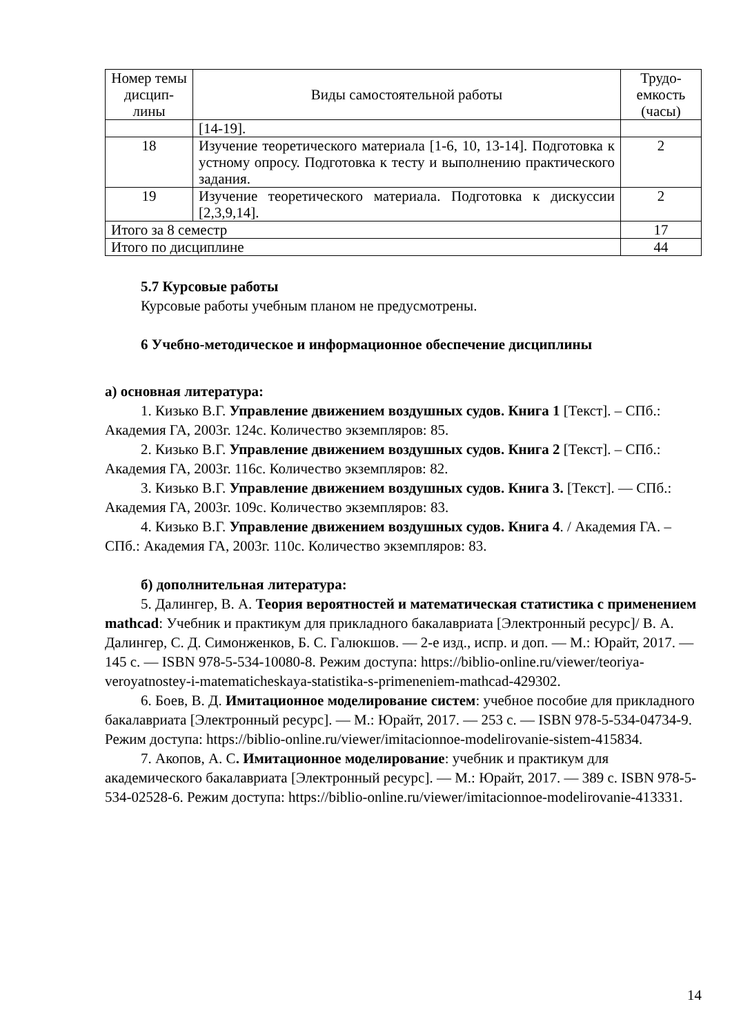| Номер темы дисцип-лины | Виды самостоятельной работы | Трудо-емкость (часы) |
| --- | --- | --- |
| | [14-19]. | |
| 18 | Изучение теоретического материала [1-6, 10, 13-14]. Подготовка к устному опросу. Подготовка к тесту и выполнению практического задания. | 2 |
| 19 | Изучение теоретического материала. Подготовка к дискуссии [2,3,9,14]. | 2 |
| Итого за 8 семестр | | 17 |
| Итого по дисциплине | | 44 |
5.7 Курсовые работы
Курсовые работы учебным планом не предусмотрены.
6 Учебно-методическое и информационное обеспечение дисциплины
а) основная литература:
1. Кизько В.Г. Управление движением воздушных судов. Книга 1 [Текст]. – СПб.: Академия ГА, 2003г. 124с. Количество экземпляров: 85.
2. Кизько В.Г. Управление движением воздушных судов. Книга 2 [Текст]. – СПб.: Академия ГА, 2003г. 116с. Количество экземпляров: 82.
3. Кизько В.Г. Управление движением воздушных судов. Книга 3. [Текст]. — СПб.: Академия ГА, 2003г. 109с. Количество экземпляров: 83.
4. Кизько В.Г. Управление движением воздушных судов. Книга 4. / Академия ГА. – СПб.: Академия ГА, 2003г. 110с. Количество экземпляров: 83.
б) дополнительная литература:
5. Далингер, В. А. Теория вероятностей и математическая статистика с применением mathcad: Учебник и практикум для прикладного бакалавриата [Электронный ресурс]/ В. А. Далингер, С. Д. Симонженков, Б. С. Галюкшов. — 2-е изд., испр. и доп. — М.: Юрайт, 2017. — 145 с. — ISBN 978-5-534-10080-8. Режим доступа: https://biblio-online.ru/viewer/teoriya-veroyatnostey-i-matematicheskaya-statistika-s-primeneniem-mathcad-429302.
6. Боев, В. Д. Имитационное моделирование систем: учебное пособие для прикладного бакалавриата [Электронный ресурс]. — М.: Юрайт, 2017. — 253 с. — ISBN 978-5-534-04734-9. Режим доступа: https://biblio-online.ru/viewer/imitacionnoe-modelirovanie-sistem-415834.
7. Акопов, А. С. Имитационное моделирование: учебник и практикум для академического бакалавриата [Электронный ресурс]. — М.: Юрайт, 2017. — 389 с. ISBN 978-5-534-02528-6. Режим доступа: https://biblio-online.ru/viewer/imitacionnoe-modelirovanie-413331.
14